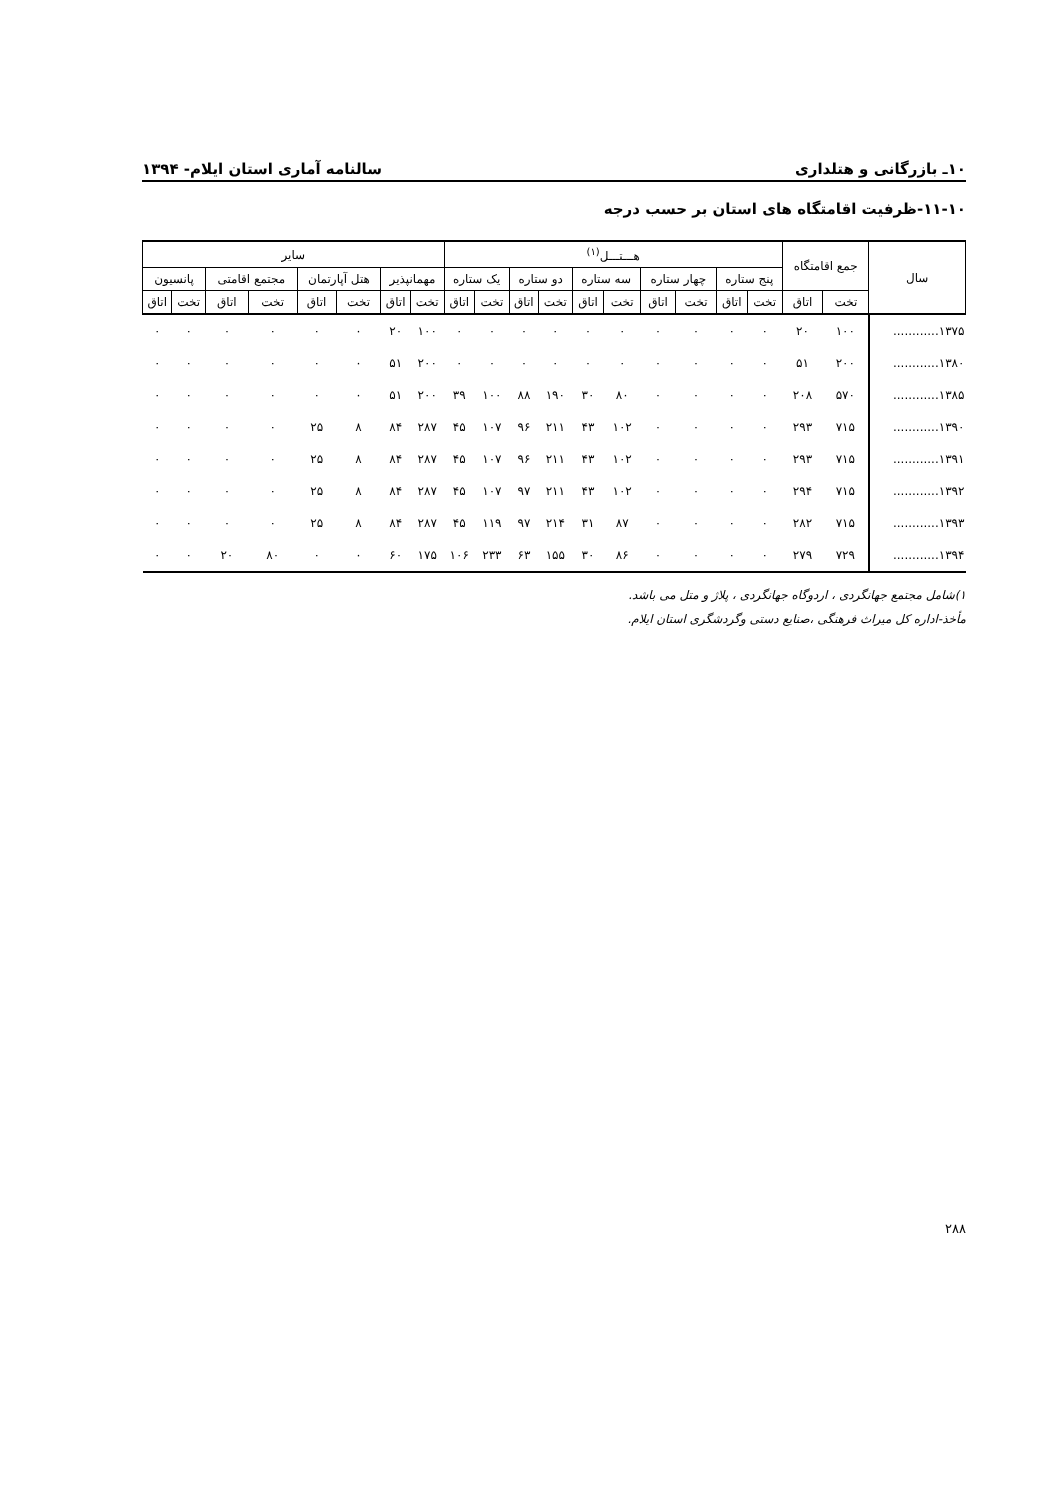۱۰ـ بازرگانی و هتلداری سالنامه آماری استان ایلام- ۱۳۹۴
۱۱-۱۰-ظرفیت اقامتگاه های استان بر حسب درجه
| سال | جمع اقامتگاه | | هـــتـــل<sup>(۱)</sup> | | | | | | | | | | سایر | | | | | | | |
| --- | --- | --- | --- | --- | --- | --- | --- | --- | --- | --- | --- | --- | --- | --- | --- | --- | --- | --- | --- | --- |
| | | | پنج ستاره | | چهار ستاره | | سه ستاره | | دو ستاره | | یک ستاره | | مهمانپذیر | | هتل آپارتمان | | مجتمع اقامتی | | پانسیون | |
| | تخت | اتاق | تخت | اتاق | تخت | اتاق | تخت | اتاق | تخت | اتاق | تخت | اتاق | تخت | اتاق | تخت | اتاق | تخت | اتاق | تخت | اتاق |
| ۱۳۷۵............ | ۱۰۰ | ۲۰ | ۰ | ۰ | ۰ | ۰ | ۰ | ۰ | ۰ | ۰ | ۰ | ۰ | ۱۰۰ | ۲۰ | ۰ | ۰ | ۰ | ۰ | ۰ | ۰ |
| ۱۳۸۰............ | ۲۰۰ | ۵۱ | ۰ | ۰ | ۰ | ۰ | ۰ | ۰ | ۰ | ۰ | ۰ | ۰ | ۲۰۰ | ۵۱ | ۰ | ۰ | ۰ | ۰ | ۰ | ۰ |
| ۱۳۸۵............ | ۵۷۰ | ۲۰۸ | ۰ | ۰ | ۰ | ۰ | ۸۰ | ۳۰ | ۱۹۰ | ۸۸ | ۱۰۰ | ۳۹ | ۲۰۰ | ۵۱ | ۰ | ۰ | ۰ | ۰ | ۰ | ۰ |
| ۱۳۹۰............ | ۷۱۵ | ۲۹۳ | ۰ | ۰ | ۰ | ۰ | ۱۰۲ | ۴۳ | ۲۱۱ | ۹۶ | ۱۰۷ | ۴۵ | ۲۸۷ | ۸۴ | ۸ | ۲۵ | ۰ | ۰ | ۰ | ۰ |
| ۱۳۹۱............ | ۷۱۵ | ۲۹۳ | ۰ | ۰ | ۰ | ۰ | ۱۰۲ | ۴۳ | ۲۱۱ | ۹۶ | ۱۰۷ | ۴۵ | ۲۸۷ | ۸۴ | ۸ | ۲۵ | ۰ | ۰ | ۰ | ۰ |
| ۱۳۹۲............ | ۷۱۵ | ۲۹۴ | ۰ | ۰ | ۰ | ۰ | ۱۰۲ | ۴۳ | ۲۱۱ | ۹۷ | ۱۰۷ | ۴۵ | ۲۸۷ | ۸۴ | ۸ | ۲۵ | ۰ | ۰ | ۰ | ۰ |
| ۱۳۹۳............ | ۷۱۵ | ۲۸۲ | ۰ | ۰ | ۰ | ۰ | ۸۷ | ۳۱ | ۲۱۴ | ۹۷ | ۱۱۹ | ۴۵ | ۲۸۷ | ۸۴ | ۸ | ۲۵ | ۰ | ۰ | ۰ | ۰ |
| ۱۳۹۴............ | ۷۲۹ | ۲۷۹ | ۰ | ۰ | ۰ | ۰ | ۸۶ | ۳۰ | ۱۵۵ | ۶۳ | ۲۳۳ | ۱۰۶ | ۱۷۵ | ۶۰ | ۰ | ۰ | ۸۰ | ۲۰ | ۰ | ۰ |
۱)شامل مجتمع جهانگردی ، اردوگاه جهانگردی ، پلاژ و متل می باشد.
مأخذ-اداره کل میراث فرهنگی ،صنایع دستی وگردشگری استان ایلام.
۲۸۸